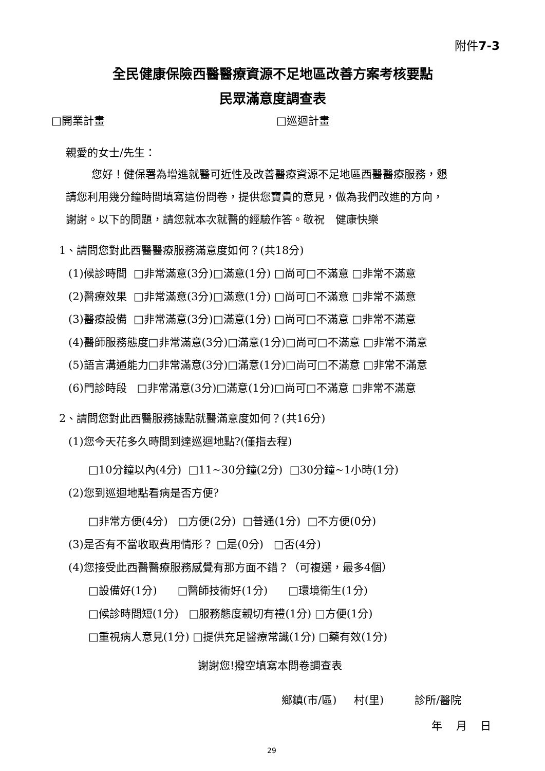附件7-3
全民健康保險西醫醫療資源不足地區改善方案考核要點
民眾滿意度調查表
□開業計畫
□巡迴計畫
親愛的女士/先生：
您好！健保署為增進就醫可近性及改善醫療資源不足地區西醫醫療服務，懇
請您利用幾分鐘時間填寫這份問卷，提供您寶貴的意見，做為我們改進的方向，
謝謝。以下的問題，請您就本次就醫的經驗作答。敬祝　健康快樂
1、請問您對此西醫醫療服務滿意度如何？(共18分)
(1)候診時間 □非常滿意(3分)□滿意(1分) □尚可□不滿意 □非常不滿意
(2)醫療效果 □非常滿意(3分)□滿意(1分) □尚可□不滿意 □非常不滿意
(3)醫療設備 □非常滿意(3分)□滿意(1分) □尚可□不滿意 □非常不滿意
(4)醫師服務態度□非常滿意(3分)□滿意(1分)□尚可□不滿意 □非常不滿意
(5)語言溝通能力□非常滿意(3分)□滿意(1分)□尚可□不滿意 □非常不滿意
(6)門診時段 □非常滿意(3分)□滿意(1分)□尚可□不滿意 □非常不滿意
2、請問您對此西醫服務據點就醫滿意度如何？(共16分)
(1)您今天花多久時間到達巡迴地點?(僅指去程)
□10分鐘以內(4分) □11~30分鐘(2分) □30分鐘~1小時(1分)
(2)您到巡迴地點看病是否方便?
□非常方便(4分) □方便(2分) □普通(1分) □不方便(0分)
(3)是否有不當收取費用情形？ □是(0分) □否(4分)
(4)您接受此西醫醫療服務感覺有那方面不錯？（可複選，最多4個）
□設備好(1分) □醫師技術好(1分) □環境衛生(1分)
□候診時間短(1分) □服務態度親切有禮(1分) □方便(1分)
□重視病人意見(1分) □提供充足醫療常識(1分) □藥有效(1分)
謝謝您!撥空填寫本問卷調查表
鄉鎮(市/區) 村(里) 診所/醫院
年 月 日
29